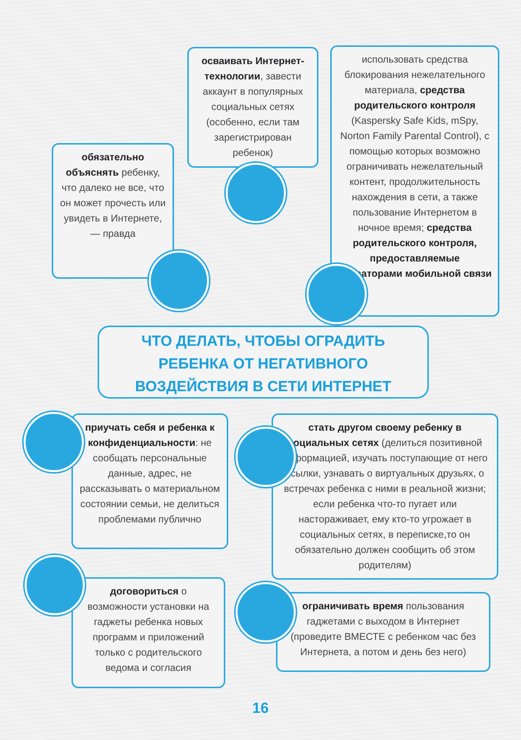осваивать Интернет-технологии, завести аккаунт в популярных социальных сетях (особенно, если там зарегистрирован ребенок)
использовать средства блокирования нежелательного материала, средства родительского контроля (Kaspersky Safe Kids, mSpy, Norton Family Parental Control), с помощью которых возможно ограничивать нежелательный контент, продолжительность нахождения в сети, а также пользование Интернетом в ночное время; средства родительского контроля, предоставляемые операторами мобильной связи
обязательно объяснять ребенку, что далеко не все, что он может прочесть или увидеть в Интернете, — правда
ЧТО ДЕЛАТЬ, ЧТОБЫ ОГРАДИТЬ
РЕБЕНКА ОТ НЕГАТИВНОГО
ВОЗДЕЙСТВИЯ В СЕТИ ИНТЕРНЕТ
приучать себя и ребенка к конфиденциальности: не сообщать персональные данные, адрес, не рассказывать о материальном состоянии семьи, не делиться проблемами публично
стать другом своему ребенку в социальных сетях (делиться позитивной информацией, изучать поступающие от него ссылки, узнавать о виртуальных друзьях, о встречах ребенка с ними в реальной жизни; если ребенка что-то пугает или настораживает, ему кто-то угрожает в социальных сетях, в переписке,то он обязательно должен сообщить об этом родителям)
договориться о возможности установки на гаджеты ребенка новых программ и приложений только с родительского ведома и согласия
ограничивать время пользования гаджетами с выходом в Интернет (проведите ВМЕСТЕ с ребенком час без Интернета, а потом и день без него)
16